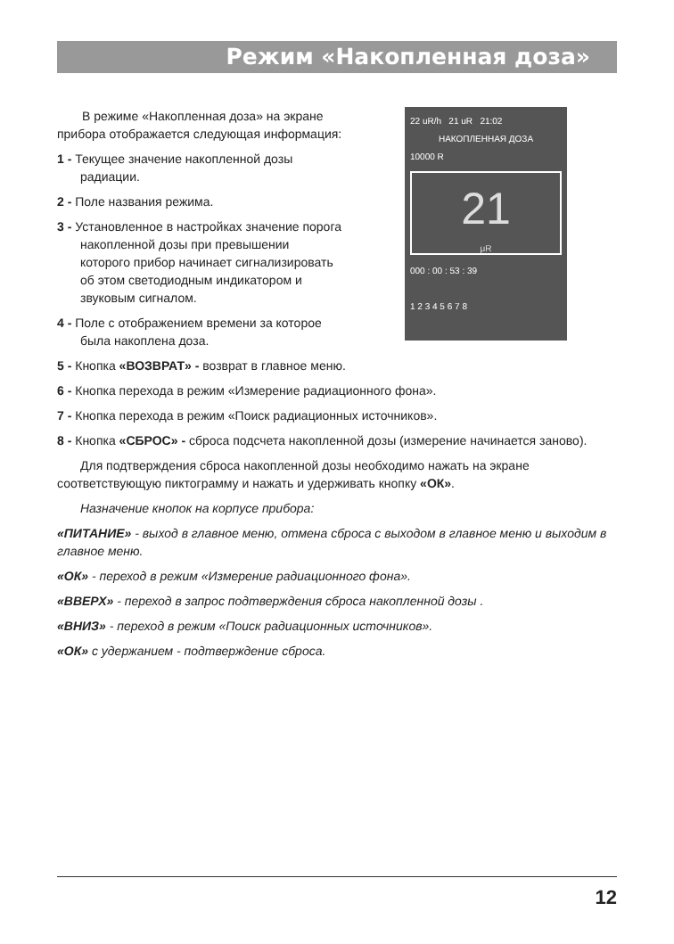Режим «Накопленная доза»
В режиме «Накопленная доза» на экране прибора отображается следующая информация:
1 - Текущее значение накопленной дозы радиации.
2 - Поле названия режима.
3 - Установленное в настройках значение порога накопленной дозы при превышении которого прибор начинает сигнализировать об этом светодиодным индикатором и звуковым сигналом.
4 - Поле с отображением времени за которое была накоплена доза.
22 uR/h 21 uR 21:02
НАКОПЛЕННАЯ ДОЗА
10000 R
21
μR
000 : 00 : 53 : 39
1 2 3 4 5 6 7 8
5 - Кнопка «ВОЗВРАТ» - возврат в главное меню.
6 - Кнопка перехода в режим «Измерение радиационного фона».
7 - Кнопка перехода в режим «Поиск радиационных источников».
8 - Кнопка «СБРОС» - сброса подсчета накопленной дозы (измерение начинается заново).
Для подтверждения сброса накопленной дозы необходимо нажать на экране соответствующую пиктограмму и нажать и удерживать кнопку «ОК».
Назначение кнопок на корпусе прибора:
«ПИТАНИЕ» - выход в главное меню, отмена сброса с выходом в главное меню и выходим в главное меню.
«ОК» - переход в режим «Измерение радиационного фона».
«ВВЕРХ» - переход в запрос подтверждения сброса накопленной дозы .
«ВНИЗ» - переход в режим «Поиск радиационных источников».
«ОК» с удержанием - подтверждение сброса.
12